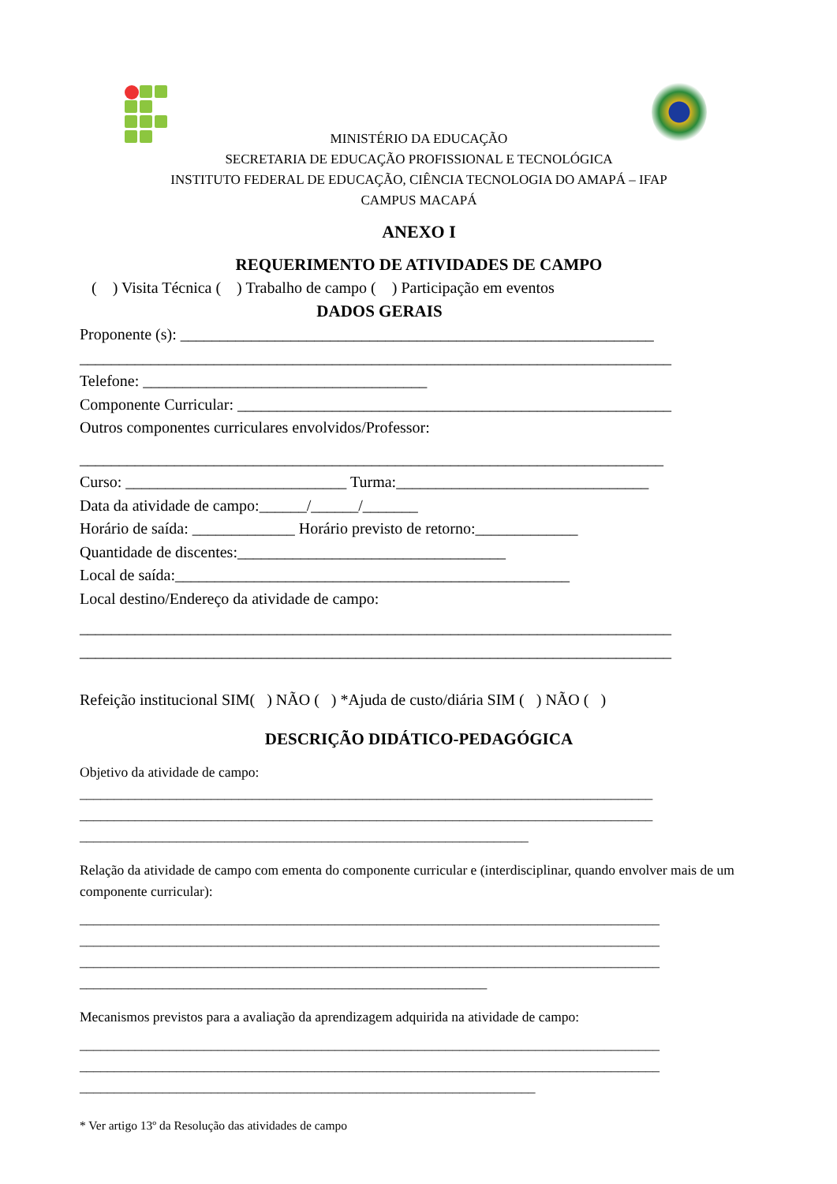MINISTÉRIO DA EDUCAÇÃO
SECRETARIA DE EDUCAÇÃO PROFISSIONAL E TECNOLÓGICA
INSTITUTO FEDERAL DE EDUCAÇÃO, CIÊNCIA TECNOLOGIA DO AMAPÁ – IFAP
CAMPUS MACAPÁ
ANEXO I
REQUERIMENTO DE ATIVIDADES DE CAMPO
( ) Visita Técnica ( ) Trabalho de campo ( ) Participação em eventos
DADOS GERAIS
Proponente (s): ____________________________________________________________
___________________________________________________________________________
Telefone: ____________________________________
Componente Curricular: _______________________________________________________
Outros componentes curriculares envolvidos/Professor:
__________________________________________________________________________
Curso: ____________________________ Turma:________________________________
Data da atividade de campo:______/______/_______
Horário de saída: _____________ Horário previsto de retorno:_____________
Quantidade de discentes:__________________________________
Local de saída:__________________________________________________
Local destino/Endereço da atividade de campo:
___________________________________________________________________________
___________________________________________________________________________
Refeição institucional SIM( ) NÃO ( ) *Ajuda de custo/diária SIM ( ) NÃO ( )
DESCRIÇÃO DIDÁTICO-PEDAGÓGICA
Objetivo da atividade de campo:
___________________________________________________________________________________
___________________________________________________________________________________
_________________________________________________________________
Relação da atividade de campo com ementa do componente curricular e (interdisciplinar, quando envolver mais de um componente curricular):
____________________________________________________________________________________
____________________________________________________________________________________
____________________________________________________________________________________
___________________________________________________________
Mecanismos previstos para a avaliação da aprendizagem adquirida na atividade de campo:
____________________________________________________________________________________
____________________________________________________________________________________
__________________________________________________________________
* Ver artigo 13º da Resolução das atividades de campo